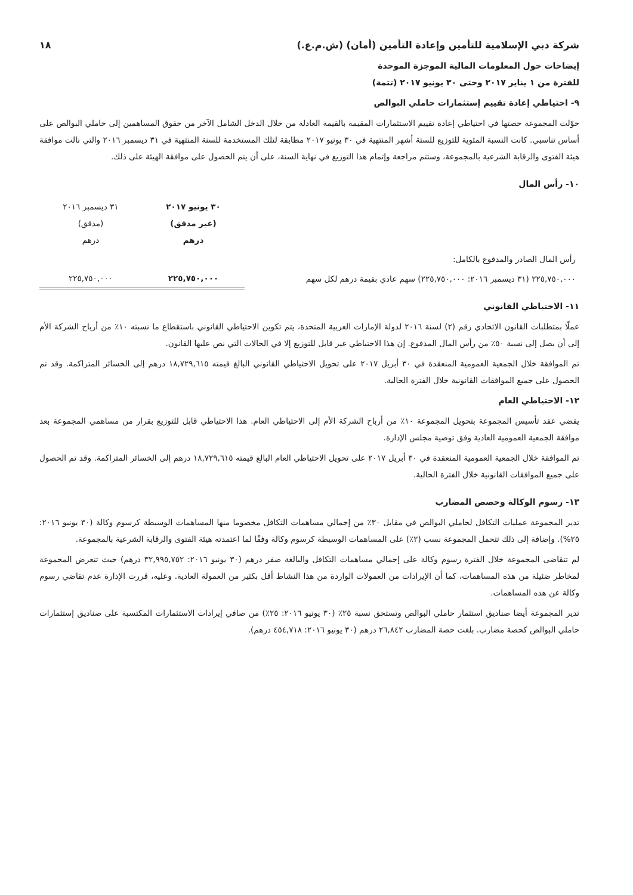شركة دبي الإسلامية للتأمين وإعادة التأمين (أمان) (ش.م.ع.) ١٨
إيضاحات حول المعلومات المالية الموجزة الموحدة
للفترة من ١ يناير ٢٠١٧ وحتى ٣٠ يونيو ٢٠١٧ (تتمة)
٩- احتياطي إعادة تقييم إستثمارات حاملي البوالص
حوّلت المجموعة حصتها في احتياطي إعادة تقييم الاستثمارات المقيمة بالقيمة العادلة من خلال الدخل الشامل الآخر من حقوق المساهمين إلى حاملي البوالص على أساس تناسبي. كانت النسبة المئوية للتوزيع للستة أشهر المنتهية في ٣٠ يونيو ٢٠١٧ مطابقة لتلك المستخدمة للسنة المنتهية في ٣١ ديسمبر ٢٠١٦ والتي نالت موافقة هيئة الفتوى والرقابة الشرعية بالمجموعة، وستتم مراجعة وإتمام هذا التوزيع في نهاية السنة، على أن يتم الحصول على موافقة الهيئة على ذلك.
١٠- رأس المال
| | ٣٠ يونيو ٢٠١٧ (غير مدقق) درهم | ٣١ ديسمبر ٢٠١٦ (مدقق) درهم |
| --- | --- | --- |
| رأس المال الصادر والمدفوع بالكامل: | | |
| ٢٢٥,٧٥٠,٠٠٠ (٣١ ديسمبر ٢٠١٦: ٢٢٥,٧٥٠,٠٠٠) سهم عادي بقيمة درهم لكل سهم | ٢٢٥,٧٥٠,٠٠٠ | ٢٢٥,٧٥٠,٠٠٠ |
١١- الاحتياطي القانوني
عملًا بمتطلبات القانون الاتحادي رقم (٢) لسنة ٢٠١٦ لدولة الإمارات العربية المتحدة، يتم تكوين الاحتياطي القانوني باستقطاع ما نسبته ١٠٪ من أرباح الشركة الأم إلى أن يصل إلى نسبة ٥٠٪ من رأس المال المدفوع. إن هذا الاحتياطي غير قابل للتوزيع إلا في الحالات التي نص عليها القانون.
تم الموافقة خلال الجمعية العمومية المنعقدة في ٣٠ أبريل ٢٠١٧ على تحويل الاحتياطي القانوني البالغ قيمته ١٨,٧٢٩,٦١٥ درهم إلى الخسائر المتراكمة. وقد تم الحصول على جميع الموافقات القانونية خلال الفترة الحالية.
١٢- الاحتياطي العام
يقضي عقد تأسيس المجموعة بتحويل المجموعة ١٠٪ من أرباح الشركة الأم إلى الاحتياطي العام. هذا الاحتياطي قابل للتوزيع بقرار من مساهمي المجموعة بعد موافقة الجمعية العمومية العادية وفق توصية مجلس الإدارة.
تم الموافقة خلال الجمعية العمومية المنعقدة في ٣٠ أبريل ٢٠١٧ على تحويل الاحتياطي العام البالغ قيمته ١٨,٧٢٩,٦١٥ درهم إلى الخسائر المتراكمة. وقد تم الحصول على جميع الموافقات القانونية خلال الفترة الحالية.
١٣- رسوم الوكالة وحصص المضارب
تدير المجموعة عمليات التكافل لحاملي البوالص في مقابل ٣٠٪ من إجمالي مساهمات التكافل مخصوما منها المساهمات الوسيطة كرسوم وكالة (٣٠ يونيو ٢٠١٦: ٢٥%). وإضافة إلى ذلك تتحمل المجموعة نسب (٢٪) على المساهمات الوسيطة كرسوم وكالة وفقًا لما اعتمدته هيئة الفتوى والرقابة الشرعية بالمجموعة.
لم تتقاضى المجموعة خلال الفترة رسوم وكالة على إجمالي مساهمات التكافل والبالغة صفر درهم (٣٠ يونيو ٢٠١٦: ٣٢,٩٩٥,٧٥٢ درهم) حيث تتعرض المجموعة لمخاطر ضئيلة من هذه المساهمات، كما أن الإيرادات من العمولات الواردة من هذا النشاط أقل بكثير من العمولة العادية. وعليه، قررت الإدارة عدم تقاضي رسوم وكالة عن هذه المساهمات.
تدير المجموعة أيضا صناديق استثمار حاملي البوالص وتستحق نسبة ٢٥٪ (٣٠ يونيو ٢٠١٦: ٢٥٪) من صافي إيرادات الاستثمارات المكتسبة على صناديق إستثمارات حاملي البوالص كحصة مضارب. بلغت حصة المضارب ٢٦,٨٤٢ درهم (٣٠ يونيو ٢٠١٦: ٤٥٤,٧١٨ درهم).